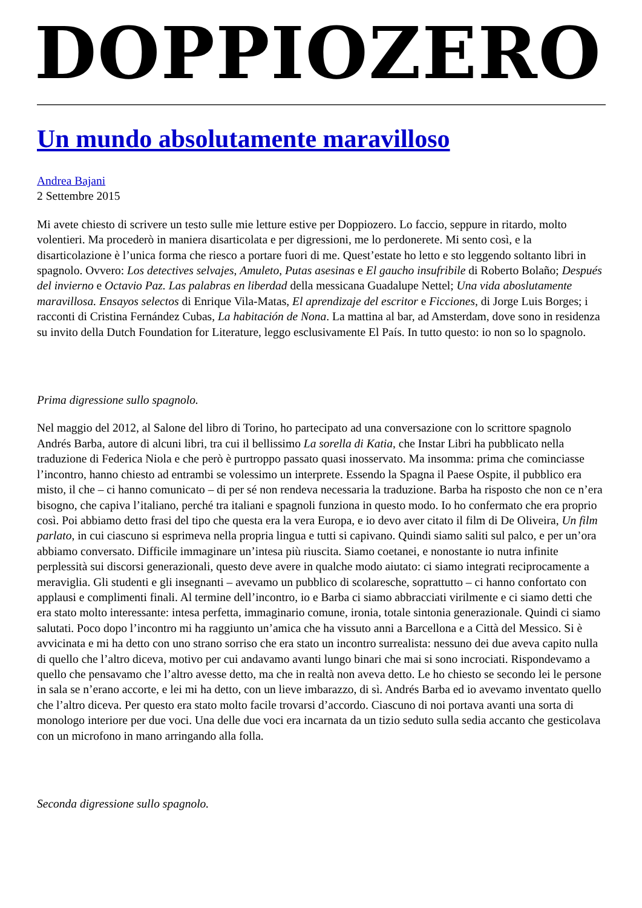DOPPIOZERO
Un mundo absolutamente maravilloso
Andrea Bajani
2 Settembre 2015
Mi avete chiesto di scrivere un testo sulle mie letture estive per Doppiozero. Lo faccio, seppure in ritardo, molto volentieri. Ma procederò in maniera disarticolata e per digressioni, me lo perdonerete. Mi sento così, e la disarticolazione è l’unica forma che riesco a portare fuori di me. Quest’estate ho letto e sto leggendo soltanto libri in spagnolo. Ovvero: Los detectives selvajes, Amuleto, Putas asesinas e El gaucho insufribile di Roberto Bolaño; Después del invierno e Octavio Paz. Las palabras en liberdad della messicana Guadalupe Nettel; Una vida aboslutamente maravillosa. Ensayos selectos di Enrique Vila-Matas, El aprendizaje del escritor e Ficciones, di Jorge Luis Borges; i racconti di Cristina Fernández Cubas, La habitación de Nona. La mattina al bar, ad Amsterdam, dove sono in residenza su invito della Dutch Foundation for Literature, leggo esclusivamente El País. In tutto questo: io non so lo spagnolo.
Prima digressione sullo spagnolo.
Nel maggio del 2012, al Salone del libro di Torino, ho partecipato ad una conversazione con lo scrittore spagnolo Andrés Barba, autore di alcuni libri, tra cui il bellissimo La sorella di Katia, che Instar Libri ha pubblicato nella traduzione di Federica Niola e che però è purtroppo passato quasi inosservato. Ma insomma: prima che cominciasse l’incontro, hanno chiesto ad entrambi se volessimo un interprete. Essendo la Spagna il Paese Ospite, il pubblico era misto, il che – ci hanno comunicato – di per sé non rendeva necessaria la traduzione. Barba ha risposto che non ce n’era bisogno, che capiva l’italiano, perché tra italiani e spagnoli funziona in questo modo. Io ho confermato che era proprio così. Poi abbiamo detto frasi del tipo che questa era la vera Europa, e io devo aver citato il film di De Oliveira, Un film parlato, in cui ciascuno si esprimeva nella propria lingua e tutti si capivano. Quindi siamo saliti sul palco, e per un’ora abbiamo conversato. Difficile immaginare un’intesa più riuscita. Siamo coetanei, e nonostante io nutra infinite perplessità sui discorsi generazionali, questo deve avere in qualche modo aiutato: ci siamo integrati reciprocamente a meraviglia. Gli studenti e gli insegnanti – avevamo un pubblico di scolaresche, soprattutto – ci hanno confortato con applausi e complimenti finali. Al termine dell’incontro, io e Barba ci siamo abbracciati virilmente e ci siamo detti che era stato molto interessante: intesa perfetta, immaginario comune, ironia, totale sintonia generazionale. Quindi ci siamo salutati. Poco dopo l’incontro mi ha raggiunto un’amica che ha vissuto anni a Barcellona e a Città del Messico. Si è avvicinata e mi ha detto con uno strano sorriso che era stato un incontro surrealista: nessuno dei due aveva capito nulla di quello che l’altro diceva, motivo per cui andavamo avanti lungo binari che mai si sono incrociati. Rispondevamo a quello che pensavamo che l’altro avesse detto, ma che in realtà non aveva detto. Le ho chiesto se secondo lei le persone in sala se n’erano accorte, e lei mi ha detto, con un lieve imbarazzo, di sì. Andrés Barba ed io avevamo inventato quello che l’altro diceva. Per questo era stato molto facile trovarsi d’accordo. Ciascuno di noi portava avanti una sorta di monologo interiore per due voci. Una delle due voci era incarnata da un tizio seduto sulla sedia accanto che gesticolava con un microfono in mano arringando alla folla.
Seconda digressione sullo spagnolo.